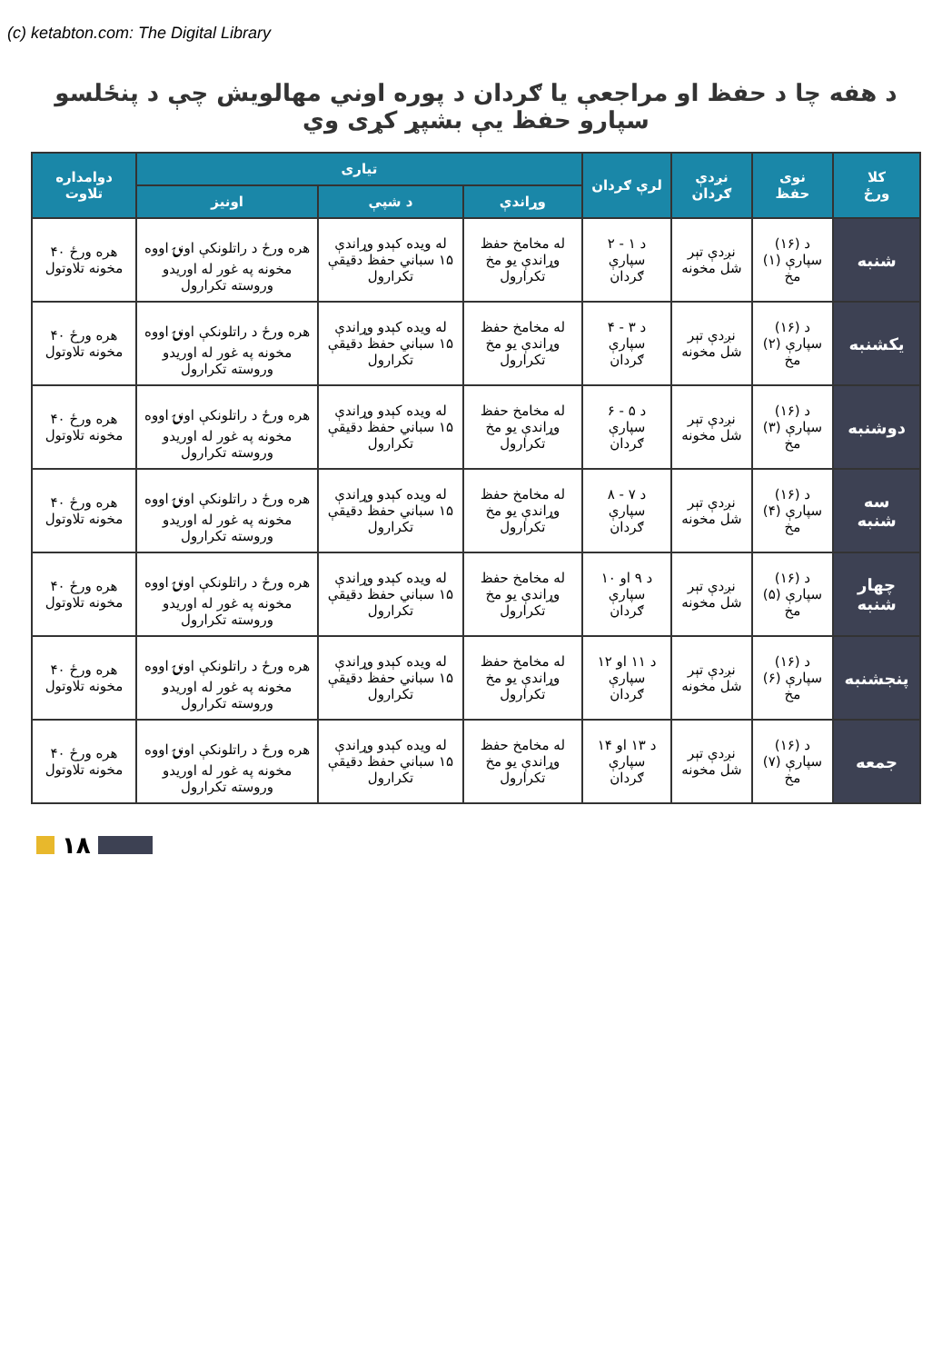(c) ketabton.com: The Digital Library
د هفه چا د حفظ او مراجعې یا ګردان د پوره اوني مهالویش چې د پنځلسو سپارو حفظ یې بشپړ کړی وي
| کلا ورځ | نوی حفظ | نږدې ګردان | لرې ګردان | تیاری | | | دوامداره تلاوت |
| --- | --- | --- | --- | --- | --- | --- | --- |
| | | | | وړاندې | د شپې | اونیز | |
| شنبه | د (۱۶) سپارې (۱) مخ | نږدې تېر شل مخونه | د ۱ - ۲ سپارې ګردان | له مخامخ حفظ وړاندې یو مخ تکرارول | له ویده کېدو وړاندې ۱۵ سباني حفظ دقیقې تکرارول | هره ورځ د راتلونکې اونۍ اووه مخونه په غور له اوریدو وروسته تکرارول | هره ورځ ۴۰ مخونه تلاوتول |
| یکشنبه | د (۱۶) سپارې (۲) مخ | نږدې تېر شل مخونه | د ۳ - ۴ سپارې ګردان | له مخامخ حفظ وړاندې یو مخ تکرارول | له ویده کېدو وړاندې ۱۵ سباني حفظ دقیقې تکرارول | هره ورځ د راتلونکې اونۍ اووه مخونه په غور له اوریدو وروسته تکرارول | هره ورځ ۴۰ مخونه تلاوتول |
| دوشنبه | د (۱۶) سپارې (۳) مخ | نږدې تېر شل مخونه | د ۵ - ۶ سپارې ګردان | له مخامخ حفظ وړاندې یو مخ تکرارول | له ویده کېدو وړاندې ۱۵ سباني حفظ دقیقې تکرارول | هره ورځ د راتلونکې اونۍ اووه مخونه په غور له اوریدو وروسته تکرارول | هره ورځ ۴۰ مخونه تلاوتول |
| سه شنبه | د (۱۶) سپارې (۴) مخ | نږدې تېر شل مخونه | د ۷ - ۸ سپارې ګردان | له مخامخ حفظ وړاندې یو مخ تکرارول | له ویده کېدو وړاندې ۱۵ سباني حفظ دقیقې تکرارول | هره ورځ د راتلونکې اونۍ اووه مخونه په غور له اوریدو وروسته تکرارول | هره ورځ ۴۰ مخونه تلاوتول |
| چهار شنبه | د (۱۶) سپارې (۵) مخ | نږدې تېر شل مخونه | د ۹ او ۱۰ سپارې ګردان | له مخامخ حفظ وړاندې یو مخ تکرارول | له ویده کېدو وړاندې ۱۵ سباني حفظ دقیقې تکرارول | هره ورځ د راتلونکې اونۍ اووه مخونه په غور له اوریدو وروسته تکرارول | هره ورځ ۴۰ مخونه تلاوتول |
| پنجشنبه | د (۱۶) سپارې (۶) مخ | نږدې تېر شل مخونه | د ۱۱ او ۱۲ سپارې ګردان | له مخامخ حفظ وړاندې یو مخ تکرارول | له ویده کېدو وړاندې ۱۵ سباني حفظ دقیقې تکرارول | هره ورځ د راتلونکې اونۍ اووه مخونه په غور له اوریدو وروسته تکرارول | هره ورځ ۴۰ مخونه تلاوتول |
| جمعه | د (۱۶) سپارې (۷) مخ | نږدې تېر شل مخونه | د ۱۳ او ۱۴ سپارې ګردان | له مخامخ حفظ وړاندې یو مخ تکرارول | له ویده کېدو وړاندې ۱۵ سباني حفظ دقیقې تکرارول | هره ورځ د راتلونکې اونۍ اووه مخونه په غور له اوریدو وروسته تکرارول | هره ورځ ۴۰ مخونه تلاوتول |
۱۸